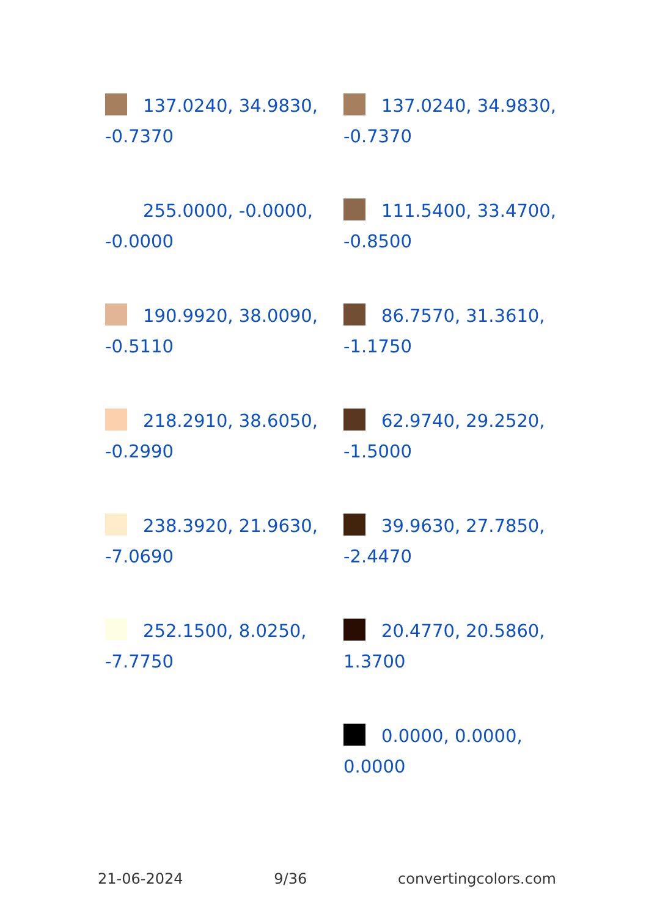137.0240, 34.9830, -0.7370
137.0240, 34.9830, -0.7370
255.0000, -0.0000, -0.0000
111.5400, 33.4700, -0.8500
190.9920, 38.0090, -0.5110
86.7570, 31.3610, -1.1750
218.2910, 38.6050, -0.2990
62.9740, 29.2520, -1.5000
238.3920, 21.9630, -7.0690
39.9630, 27.7850, -2.4470
252.1500, 8.0250, -7.7750
20.4770, 20.5860, 1.3700
0.0000, 0.0000, 0.0000
21-06-2024 9/36 convertingcolors.com